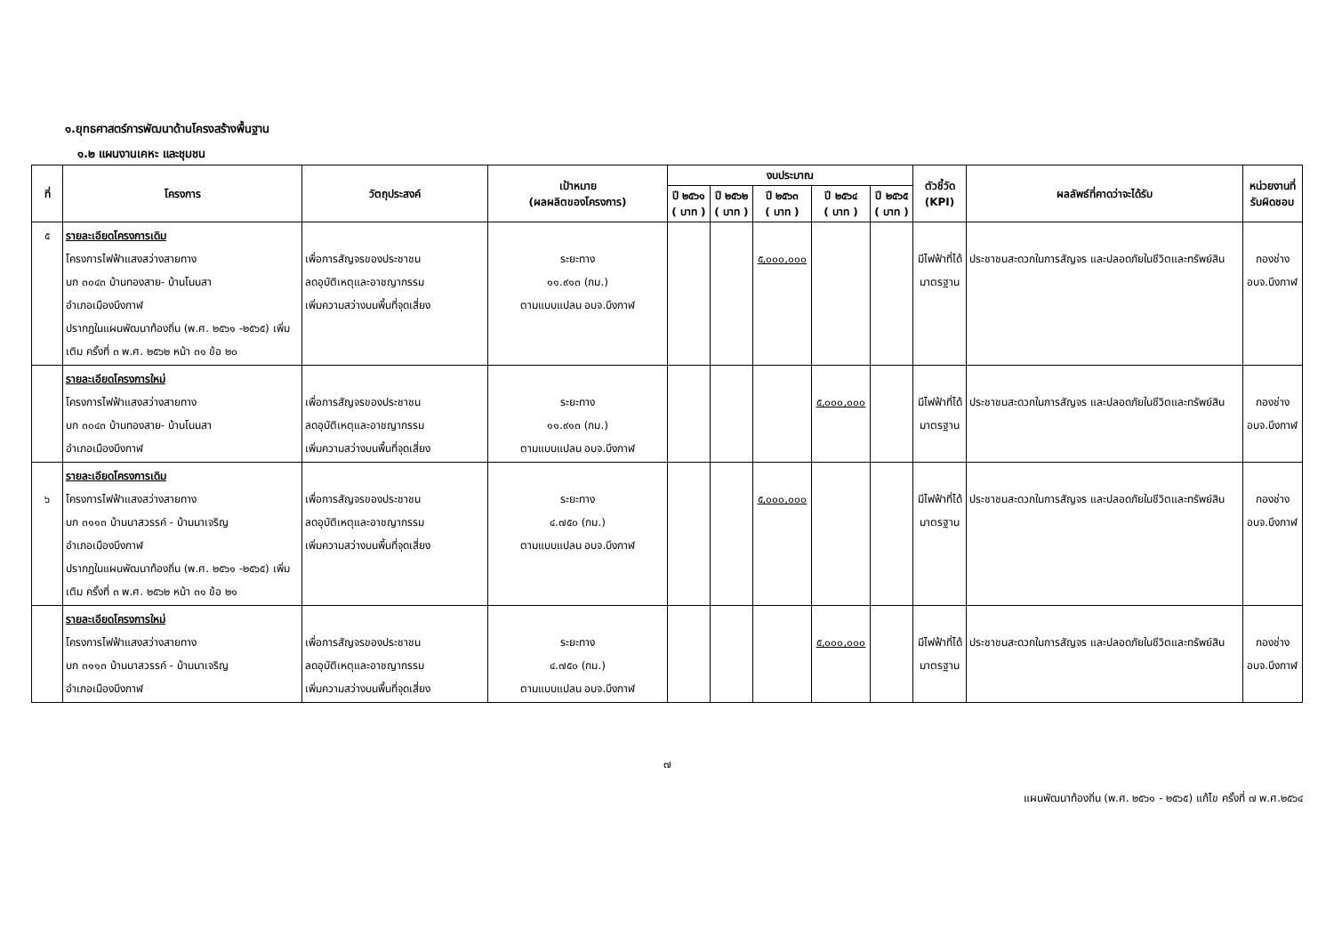๑.ยุทธศาสตร์การพัฒนาด้านโครงสร้างพื้นฐาน
๑.๒ แผนงานเคหะ และชุมชน
| ที่ | โครงการ | วัตถุประสงค์ | เป้าหมาย (ผลผลิตของโครงการ) | งบประมาณ | | | | | ตัวชี้วัด (KPI) | ผลลัพธ์ที่คาดว่าจะได้รับ | หน่วยงานที่ รับผิดชอบ |
| --- | --- | --- | --- | --- | --- | --- | --- | --- | --- | --- | --- |
| | | | | ปี ๒๕๖๑ ( บาท ) | ปี ๒๕๖๒ ( บาท ) | ปี ๒๕๖๓ ( บาท ) | ปี ๒๕๖๔ ( บาท ) | ปี ๒๕๖๕ ( บาท ) | | | |
| ๕ | รายละเอียดโครงการเดิม โครงการไฟฟ้าแสงสว่างสายทาง บก ๓๐๔๓ บ้านทองสาย- บ้านโนนสา อำเภอเมืองบึงกาฬ ปรากฏในแผนพัฒนาท้องถิ่น (พ.ศ. ๒๕๖๑ -๒๕๖๕) เพิ่มเติม ครั้งที่ ๓ พ.ศ. ๒๕๖๒ หน้า ๓๑ ข้อ ๒๐ | เพื่อการสัญจรของประชาชน ลดอุบัติเหตุและอาชญากรรม เพิ่มความสว่างบนพื้นที่จุดเสี่ยง | ระยะทาง ๑๑.๙๑๓ (กม.) ตามแบบแปลน อบจ.บึงกาฬ | | | ๕,๐๐๐,๐๐๐ | | | มีไฟฟ้าที่ได้ มาตรฐาน | ประชาชนสะดวกในการสัญจร และปลอดภัยในชีวิตและทรัพย์สิน | กองช่าง อบจ.บึงกาฬ |
| | รายละเอียดโครงการใหม่ โครงการไฟฟ้าแสงสว่างสายทาง บก ๓๐๔๓ บ้านทองสาย- บ้านโนนสา อำเภอเมืองบึงกาฬ | เพื่อการสัญจรของประชาชน ลดอุบัติเหตุและอาชญากรรม เพิ่มความสว่างบนพื้นที่จุดเสี่ยง | ระยะทาง ๑๑.๙๑๓ (กม.) ตามแบบแปลน อบจ.บึงกาฬ | | | | ๕,๐๐๐,๐๐๐ | | มีไฟฟ้าที่ได้ มาตรฐาน | ประชาชนสะดวกในการสัญจร และปลอดภัยในชีวิตและทรัพย์สิน | กองช่าง อบจ.บึงกาฬ |
| ๖ | รายละเอียดโครงการเดิม โครงการไฟฟ้าแสงสว่างสายทาง บก ๓๑๑๓ บ้านนาสวรรค์ - บ้านนาเจริญ อำเภอเมืองบึงกาฬ ปรากฏในแผนพัฒนาท้องถิ่น (พ.ศ. ๒๕๖๑ -๒๕๖๕) เพิ่มเติม ครั้งที่ ๓ พ.ศ. ๒๕๖๒ หน้า ๓๑ ข้อ ๒๑ | เพื่อการสัญจรของประชาชน ลดอุบัติเหตุและอาชญากรรม เพิ่มความสว่างบนพื้นที่จุดเสี่ยง | ระยะทาง ๔.๗๕๐ (กม.) ตามแบบแปลน อบจ.บึงกาฬ | | | ๕,๐๐๐,๐๐๐ | | | มีไฟฟ้าที่ได้ มาตรฐาน | ประชาชนสะดวกในการสัญจร และปลอดภัยในชีวิตและทรัพย์สิน | กองช่าง อบจ.บึงกาฬ |
| | รายละเอียดโครงการใหม่ โครงการไฟฟ้าแสงสว่างสายทาง บก ๓๑๑๓ บ้านนาสวรรค์ - บ้านนาเจริญ อำเภอเมืองบึงกาฬ | เพื่อการสัญจรของประชาชน ลดอุบัติเหตุและอาชญากรรม เพิ่มความสว่างบนพื้นที่จุดเสี่ยง | ระยะทาง ๔.๗๕๐ (กม.) ตามแบบแปลน อบจ.บึงกาฬ | | | | ๕,๐๐๐,๐๐๐ | | มีไฟฟ้าที่ได้ มาตรฐาน | ประชาชนสะดวกในการสัญจร และปลอดภัยในชีวิตและทรัพย์สิน | กองช่าง อบจ.บึงกาฬ |
๗
แผนพัฒนาท้องถิ่น (พ.ศ. ๒๕๖๑ - ๒๕๖๕) แก้ไข ครั้งที่ ๗ พ.ศ.๒๕๖๔